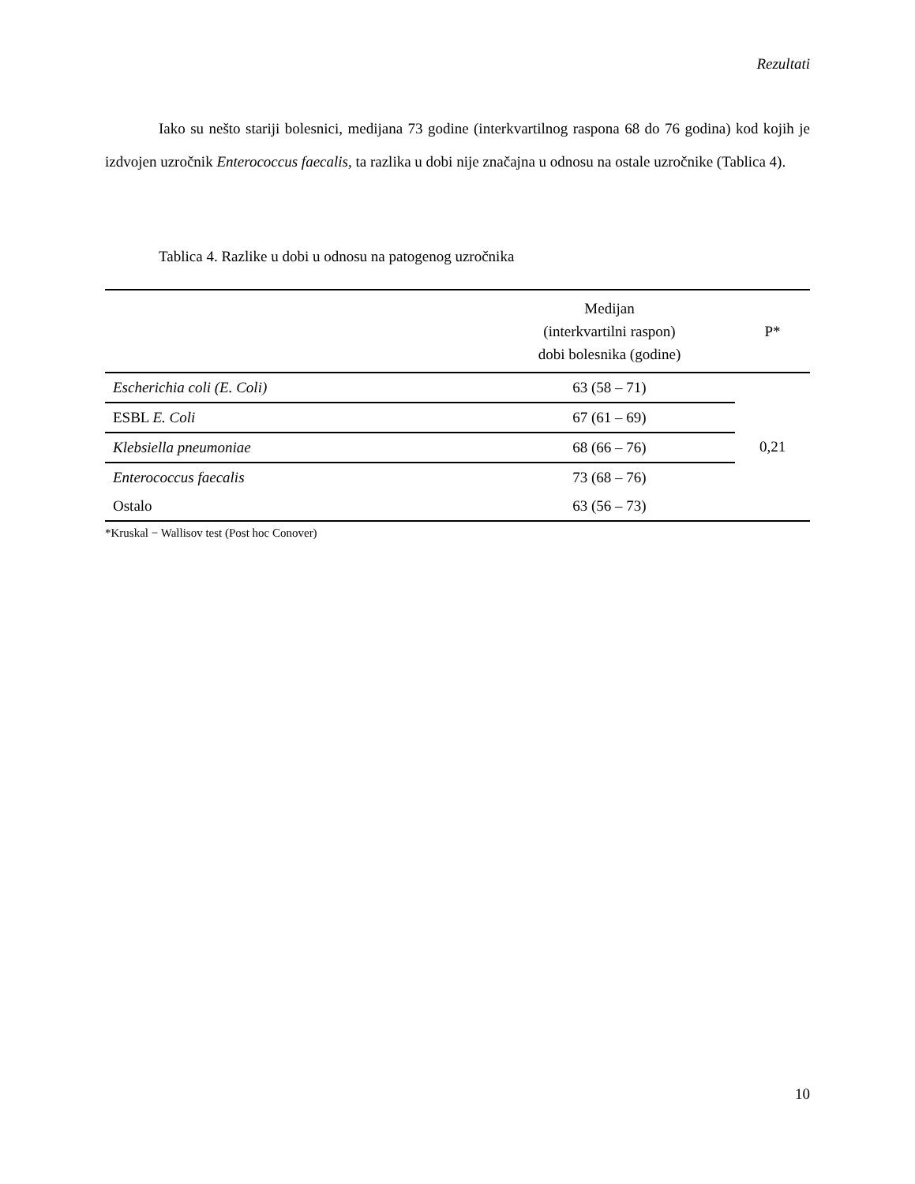Rezultati
Iako su nešto stariji bolesnici, medijana 73 godine (interkvartilnog raspona 68 do 76 godina) kod kojih je izdvojen uzročnik Enterococcus faecalis, ta razlika u dobi nije značajna u odnosu na ostale uzročnike (Tablica 4).
Tablica 4. Razlike u dobi u odnosu na patogenog uzročnika
| | Medijan (interkvartilni raspon) dobi bolesnika (godine) | P* |
| --- | --- | --- |
| Escherichia coli (E. Coli) | 63 (58 – 71) | 0,21 |
| ESBL E. Coli | 67 (61 – 69) | |
| Klebsiella pneumoniae | 68 (66 – 76) | |
| Enterococcus faecalis | 73 (68 – 76) | |
| Ostalo | 63 (56 – 73) | |
*Kruskal − Wallisov test (Post hoc Conover)
10